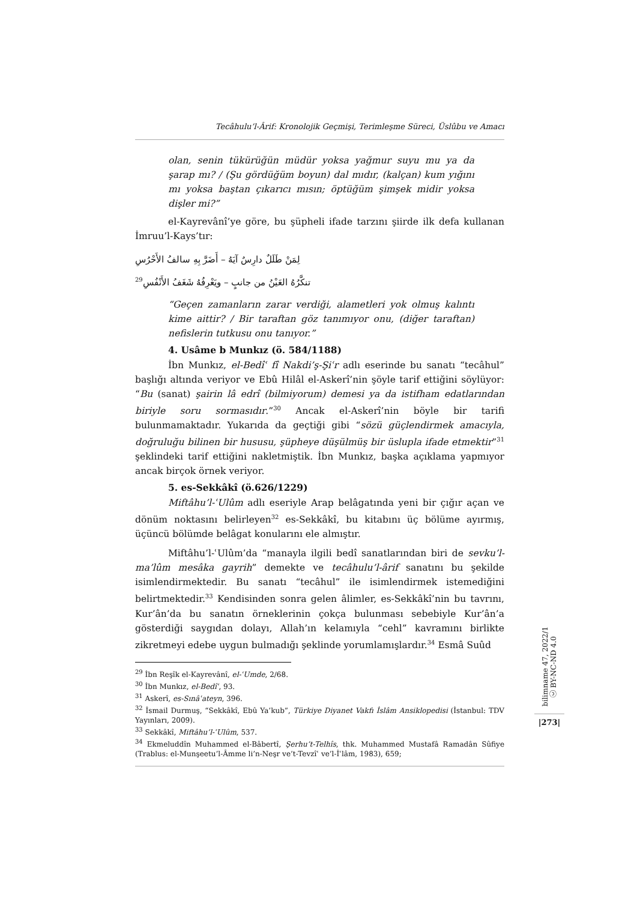Tecâhulu’l-Ârif: Kronolojik Geçmişi, Terimleşme Süreci, Üslûbu ve Amacı
olan, senin tükürüğün müdür yoksa yağmur suyu mu ya da şarap mı? / (Şu gördüğüm boyun) dal mıdır, (kalçan) kum yığını mı yoksa baştan çıkarıcı mısın; öptüğüm şimşek midir yoksa dişler mi?”
el-Kayrevânî’ye göre, bu şüpheli ifade tarzını şiirde ilk defa kullanan İmruu’l-Kays’tır:
لِمَنْ طَلَلٌ دارِسٌ آيَهُ – أَضَرَّ بِهِ سالفُ الأَحْرُسِ
تنكَّرُهُ العَيْنُ من جانبٍ – ويَعْرِفُهُ شَغَفُ الأَنْفُسِ<sup>29</sup>
“Geçen zamanların zarar verdiği, alametleri yok olmuş kalıntı kime aittir? / Bir taraftan göz tanımıyor onu, (diğer taraftan) nefislerin tutkusu onu tanıyor.”
4. Usâme b Munkız (ö. 584/1188)
İbn Munkız, el-Bedîʿ fî Nakdi’ş-Şiʿr adlı eserinde bu sanatı “tecâhul” başlığı altında veriyor ve Ebû Hilâl el-Askerî’nin şöyle tarif ettiğini söylüyor: “Bu (sanat) şairin lâ edrî (bilmiyorum) demesi ya da istifham edatlarından biriyle soru sormasıdır.”<sup>30</sup> Ancak el-Askerî’nin böyle bir tarifi bulunmamaktadır. Yukarıda da geçtiği gibi “sözü güçlendirmek amacıyla, doğruluğu bilinen bir hususu, şüpheye düşülmüş bir üslupla ifade etmektir”<sup>31</sup> şeklindeki tarif ettiğini nakletmiştik. İbn Munkız, başka açıklama yapmıyor ancak birçok örnek veriyor.
5. es-Sekkâkî (ö.626/1229)
Miftâhu’l-ʿUlûm adlı eseriyle Arap belâgatında yeni bir çığır açan ve dönüm noktasını belirleyen<sup>32</sup> es-Sekkâkî, bu kitabını üç bölüme ayırmış, üçüncü bölümde belâgat konularını ele almıştır.
Miftâhu’l-ʿUlûm’da “manayla ilgili bedî sanatlarından biri de sevku’l-ma’lûm mesâka gayrih” demekte ve tecâhulu’l-ârif sanatını bu şekilde isimlendirmektedir. Bu sanatı “tecâhul” ile isimlendirmek istemediğini belirtmektedir.<sup>33</sup> Kendisinden sonra gelen âlimler, es-Sekkâkî’nin bu tavrını, Kur’ân’da bu sanatın örneklerinin çokça bulunması sebebiyle Kur’ân’a gösterdiği saygıdan dolayı, Allah’ın kelamıyla “cehl” kavramını birlikte zikretmeyi edebe uygun bulmadığı şeklinde yorumlamışlardır.<sup>34</sup> Esmâ Suûd
<sup>29</sup> İbn Reşîk el-Kayrevânî, el-ʿUmde, 2/68.
<sup>30</sup> İbn Munkız, el-Bedîʿ, 93.
<sup>31</sup> Askerî, es-Sınâʿateyn, 396.
<sup>32</sup> İsmail Durmuş, “Sekkâkî, Ebû Ya’kub”, Türkiye Diyanet Vakfı İslâm Ansiklopedisi (İstanbul: TDV Yayınları, 2009).
<sup>33</sup> Sekkâkî, Miftâhu’l-ʿUlûm, 537.
<sup>34</sup> Ekmeluddîn Muhammed el-Bâbertî, Şerhu’t-Telhîs, thk. Muhammed Mustafâ Ramadân Sûfiye (Trablus: el-Munşeetu’l-Âmme li’n-Neşr ve’t-Tevzîʿ ve’l-İʿlâm, 1983), 659;
bilimname 47, 2022/1 ⓒ BY-NC-ND 4.0
|273|